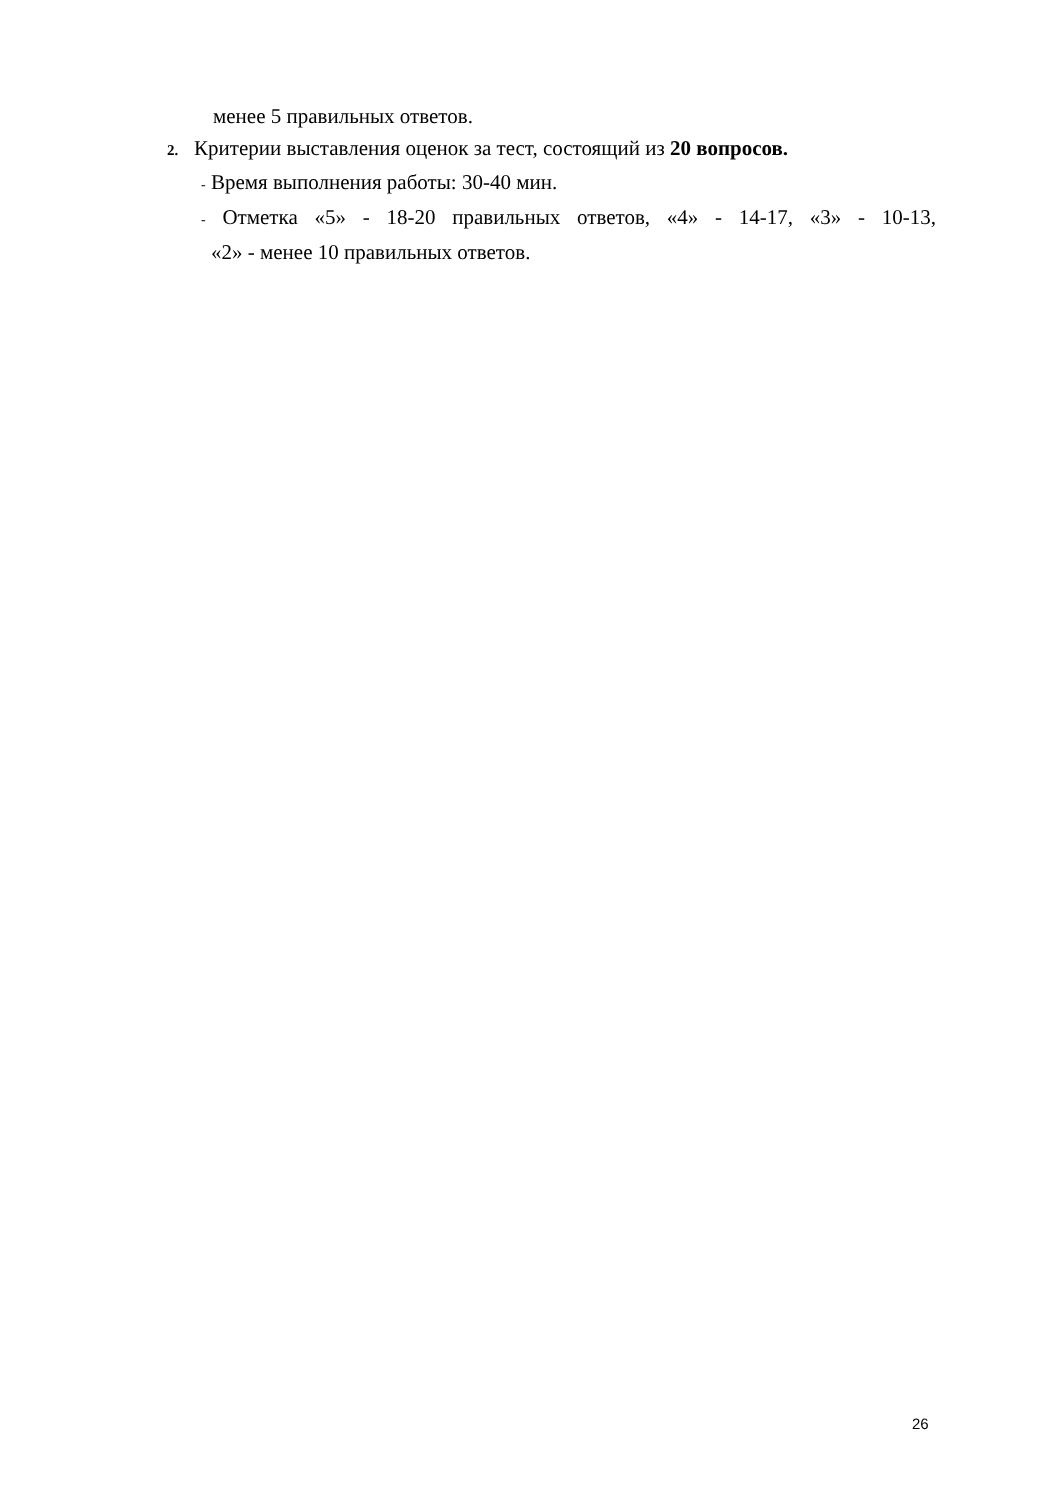менее 5 правильных ответов.
2. Критерии выставления оценок за тест, состоящий из 20 вопросов.
- Время выполнения работы: 30-40 мин.
- Отметка «5» - 18-20 правильных ответов, «4» - 14-17, «3» - 10-13,
«2» - менее 10 правильных ответов.
26